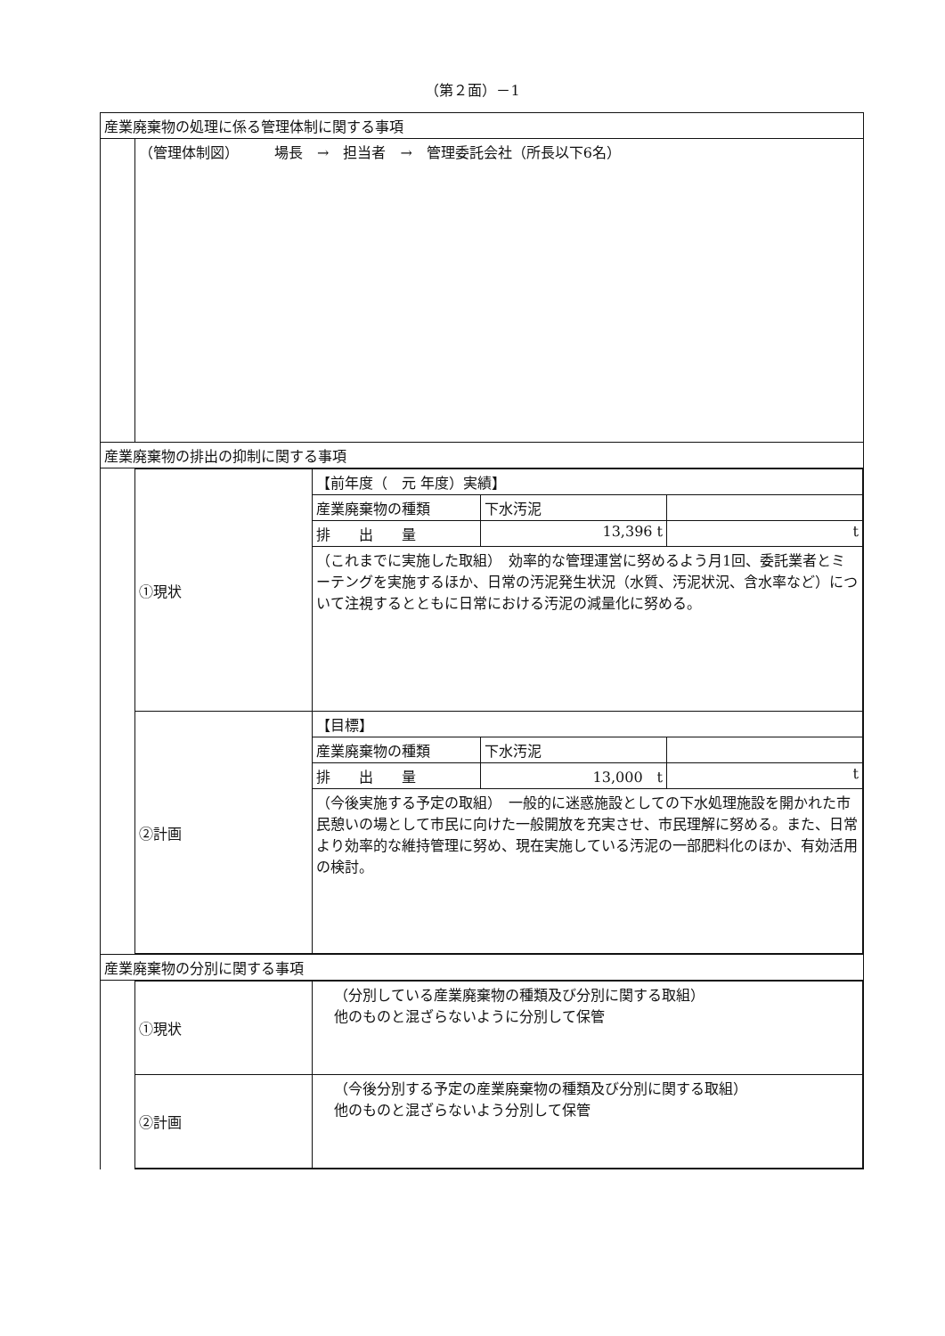（第２面）－1
| 産業廃棄物の処理に係る管理体制に関する事項 | |
| | （管理体制図） 場長 → 担当者 → 管理委託会社（所長以下6名） |
| 産業廃棄物の排出の抑制に関する事項 | |
| | / ①現状 / 【前年度（ 元 年度）実績】 / / / / / 産業廃棄物の種類 / 下水汚泥 / / / / 排 出 量 / 13,396 t / t / / / （これまでに実施した取組） 効率的な管理運営に努めるよう月1回、委託業者とミーテングを実施するほか、日常の汚泥発生状況（水質、汚泥状況、含水率など）について注視するとともに日常における汚泥の減量化に努める。 / / / / ②計画 / 【目標】 / / / / / 産業廃棄物の種類 / 下水汚泥 / / / / 排 出 量 / 13,000 t / t / / / （今後実施する予定の取組） 一般的に迷惑施設としての下水処理施設を開かれた市民憩いの場として市民に向けた一般開放を充実させ、市民理解に努める。また、日常より効率的な維持管理に努め、現在実施している汚泥の一部肥料化のほか、有効活用の検討。 / / / |
| 産業廃棄物の分別に関する事項 | |
| | / ①現状 / （分別している産業廃棄物の種類及び分別に関する取組） 他のものと混ざらないように分別して保管 / / ②計画 / （今後分別する予定の産業廃棄物の種類及び分別に関する取組） 他のものと混ざらないよう分別して保管 / |